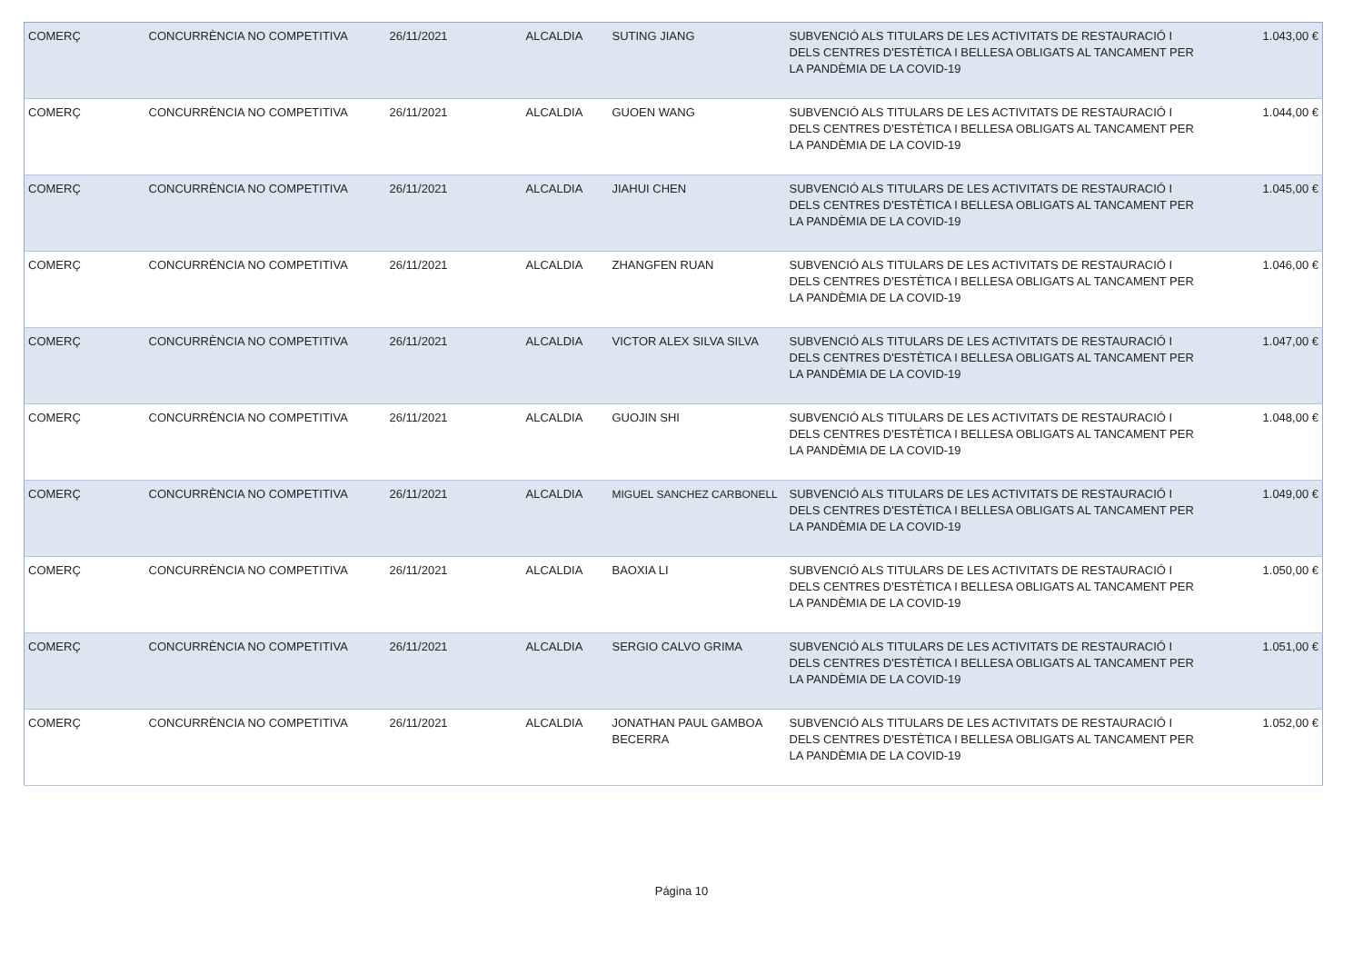| COMERÇ | CONCURRÈNCIA NO COMPETITIVA | 26/11/2021 | ALCALDIA | SUTING JIANG | SUBVENCIÓ ALS TITULARS DE LES ACTIVITATS DE RESTAURACIÓ I DELS CENTRES D'ESTÈTICA I BELLESA OBLIGATS AL TANCAMENT PER LA PANDÈMIA DE LA COVID-19 | 1.043,00 € |
| COMERÇ | CONCURRÈNCIA NO COMPETITIVA | 26/11/2021 | ALCALDIA | GUOEN WANG | SUBVENCIÓ ALS TITULARS DE LES ACTIVITATS DE RESTAURACIÓ I DELS CENTRES D'ESTÈTICA I BELLESA OBLIGATS AL TANCAMENT PER LA PANDÈMIA DE LA COVID-19 | 1.044,00 € |
| COMERÇ | CONCURRÈNCIA NO COMPETITIVA | 26/11/2021 | ALCALDIA | JIAHUI CHEN | SUBVENCIÓ ALS TITULARS DE LES ACTIVITATS DE RESTAURACIÓ I DELS CENTRES D'ESTÈTICA I BELLESA OBLIGATS AL TANCAMENT PER LA PANDÈMIA DE LA COVID-19 | 1.045,00 € |
| COMERÇ | CONCURRÈNCIA NO COMPETITIVA | 26/11/2021 | ALCALDIA | ZHANGFEN RUAN | SUBVENCIÓ ALS TITULARS DE LES ACTIVITATS DE RESTAURACIÓ I DELS CENTRES D'ESTÈTICA I BELLESA OBLIGATS AL TANCAMENT PER LA PANDÈMIA DE LA COVID-19 | 1.046,00 € |
| COMERÇ | CONCURRÈNCIA NO COMPETITIVA | 26/11/2021 | ALCALDIA | VICTOR ALEX SILVA SILVA | SUBVENCIÓ ALS TITULARS DE LES ACTIVITATS DE RESTAURACIÓ I DELS CENTRES D'ESTÈTICA I BELLESA OBLIGATS AL TANCAMENT PER LA PANDÈMIA DE LA COVID-19 | 1.047,00 € |
| COMERÇ | CONCURRÈNCIA NO COMPETITIVA | 26/11/2021 | ALCALDIA | GUOJIN SHI | SUBVENCIÓ ALS TITULARS DE LES ACTIVITATS DE RESTAURACIÓ I DELS CENTRES D'ESTÈTICA I BELLESA OBLIGATS AL TANCAMENT PER LA PANDÈMIA DE LA COVID-19 | 1.048,00 € |
| COMERÇ | CONCURRÈNCIA NO COMPETITIVA | 26/11/2021 | ALCALDIA | MIGUEL SANCHEZ CARBONELL | SUBVENCIÓ ALS TITULARS DE LES ACTIVITATS DE RESTAURACIÓ I DELS CENTRES D'ESTÈTICA I BELLESA OBLIGATS AL TANCAMENT PER LA PANDÈMIA DE LA COVID-19 | 1.049,00 € |
| COMERÇ | CONCURRÈNCIA NO COMPETITIVA | 26/11/2021 | ALCALDIA | BAOXIA LI | SUBVENCIÓ ALS TITULARS DE LES ACTIVITATS DE RESTAURACIÓ I DELS CENTRES D'ESTÈTICA I BELLESA OBLIGATS AL TANCAMENT PER LA PANDÈMIA DE LA COVID-19 | 1.050,00 € |
| COMERÇ | CONCURRÈNCIA NO COMPETITIVA | 26/11/2021 | ALCALDIA | SERGIO CALVO GRIMA | SUBVENCIÓ ALS TITULARS DE LES ACTIVITATS DE RESTAURACIÓ I DELS CENTRES D'ESTÈTICA I BELLESA OBLIGATS AL TANCAMENT PER LA PANDÈMIA DE LA COVID-19 | 1.051,00 € |
| COMERÇ | CONCURRÈNCIA NO COMPETITIVA | 26/11/2021 | ALCALDIA | JONATHAN PAUL GAMBOA BECERRA | SUBVENCIÓ ALS TITULARS DE LES ACTIVITATS DE RESTAURACIÓ I DELS CENTRES D'ESTÈTICA I BELLESA OBLIGATS AL TANCAMENT PER LA PANDÈMIA DE LA COVID-19 | 1.052,00 € |
Página 10